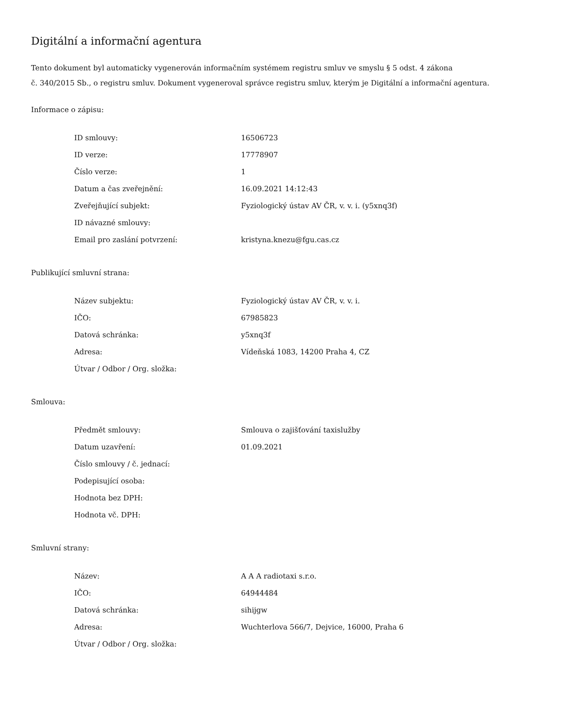Digitální a informační agentura
Tento dokument byl automaticky vygenerován informačním systémem registru smluv ve smyslu § 5 odst. 4 zákona
č. 340/2015 Sb., o registru smluv. Dokument vygeneroval správce registru smluv, kterým je Digitální a informační agentura.
Informace o zápisu:
| ID smlouvy: | 16506723 |
| ID verze: | 17778907 |
| Číslo verze: | 1 |
| Datum a čas zveřejnění: | 16.09.2021 14:12:43 |
| Zveřejňující subjekt: | Fyziologický ústav AV ČR, v. v. i. (y5xnq3f) |
| ID návazné smlouvy: | |
| Email pro zaslání potvrzení: | kristyna.knezu@fgu.cas.cz |
Publikující smluvní strana:
| Název subjektu: | Fyziologický ústav AV ČR, v. v. i. |
| IČO: | 67985823 |
| Datová schránka: | y5xnq3f |
| Adresa: | Vídeňská 1083, 14200 Praha 4, CZ |
| Útvar / Odbor / Org. složka: | |
Smlouva:
| Předmět smlouvy: | Smlouva o zajišťování taxislužby |
| Datum uzavření: | 01.09.2021 |
| Číslo smlouvy / č. jednací: | |
| Podepisující osoba: | |
| Hodnota bez DPH: | |
| Hodnota vč. DPH: | |
Smluvní strany:
| Název: | A A A radiotaxi s.r.o. |
| IČO: | 64944484 |
| Datová schránka: | sihijgw |
| Adresa: | Wuchterlova 566/7, Dejvice, 16000, Praha 6 |
| Útvar / Odbor / Org. složka: | |